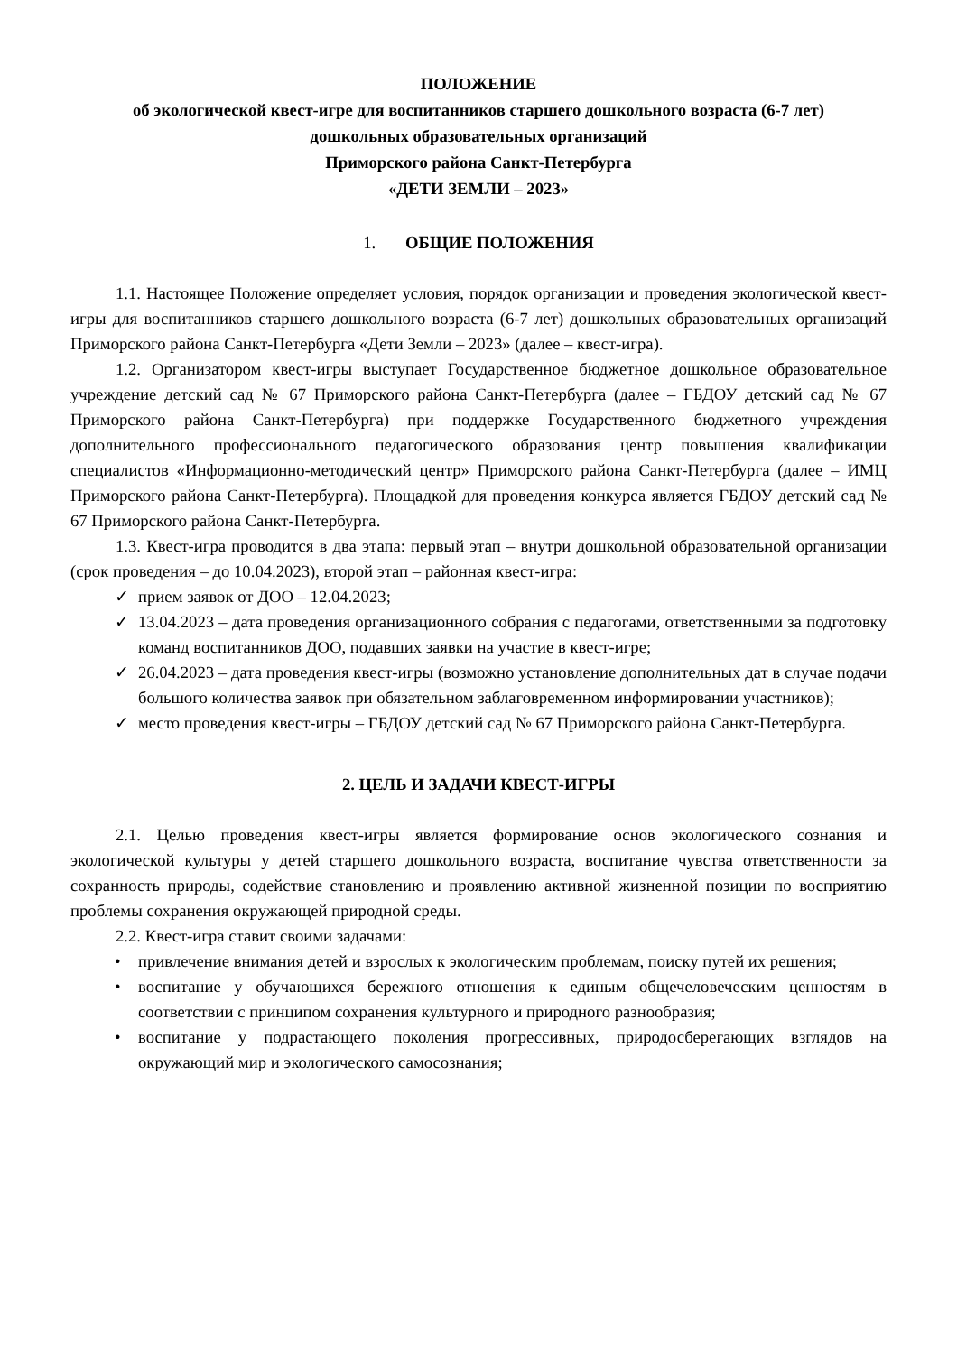ПОЛОЖЕНИЕ
об экологической квест-игре для воспитанников старшего дошкольного возраста (6-7 лет)
дошкольных образовательных организаций
Приморского района Санкт-Петербурга
«ДЕТИ ЗЕМЛИ – 2023»
1. ОБЩИЕ ПОЛОЖЕНИЯ
1.1. Настоящее Положение определяет условия, порядок организации и проведения экологической квест-игры для воспитанников старшего дошкольного возраста (6-7 лет) дошкольных образовательных организаций Приморского района Санкт-Петербурга «Дети Земли – 2023» (далее – квест-игра).
1.2. Организатором квест-игры выступает Государственное бюджетное дошкольное образовательное учреждение детский сад № 67 Приморского района Санкт-Петербурга (далее – ГБДОУ детский сад № 67 Приморского района Санкт-Петербурга) при поддержке Государственного бюджетного учреждения дополнительного профессионального педагогического образования центр повышения квалификации специалистов «Информационно-методический центр» Приморского района Санкт-Петербурга (далее – ИМЦ Приморского района Санкт-Петербурга). Площадкой для проведения конкурса является ГБДОУ детский сад № 67 Приморского района Санкт-Петербурга.
1.3. Квест-игра проводится в два этапа: первый этап – внутри дошкольной образовательной организации (срок проведения – до 10.04.2023), второй этап – районная квест-игра:
✓ прием заявок от ДОО – 12.04.2023;
✓ 13.04.2023 – дата проведения организационного собрания с педагогами, ответственными за подготовку команд воспитанников ДОО, подавших заявки на участие в квест-игре;
✓ 26.04.2023 – дата проведения квест-игры (возможно установление дополнительных дат в случае подачи большого количества заявок при обязательном заблаговременном информировании участников);
✓ место проведения квест-игры – ГБДОУ детский сад № 67 Приморского района Санкт-Петербурга.
2. ЦЕЛЬ И ЗАДАЧИ КВЕСТ-ИГРЫ
2.1. Целью проведения квест-игры является формирование основ экологического сознания и экологической культуры у детей старшего дошкольного возраста, воспитание чувства ответственности за сохранность природы, содействие становлению и проявлению активной жизненной позиции по восприятию проблемы сохранения окружающей природной среды.
2.2. Квест-игра ставит своими задачами:
• привлечение внимания детей и взрослых к экологическим проблемам, поиску путей их решения;
• воспитание у обучающихся бережного отношения к единым общечеловеческим ценностям в соответствии с принципом сохранения культурного и природного разнообразия;
• воспитание у подрастающего поколения прогрессивных, природосберегающих взглядов на окружающий мир и экологического самосознания;